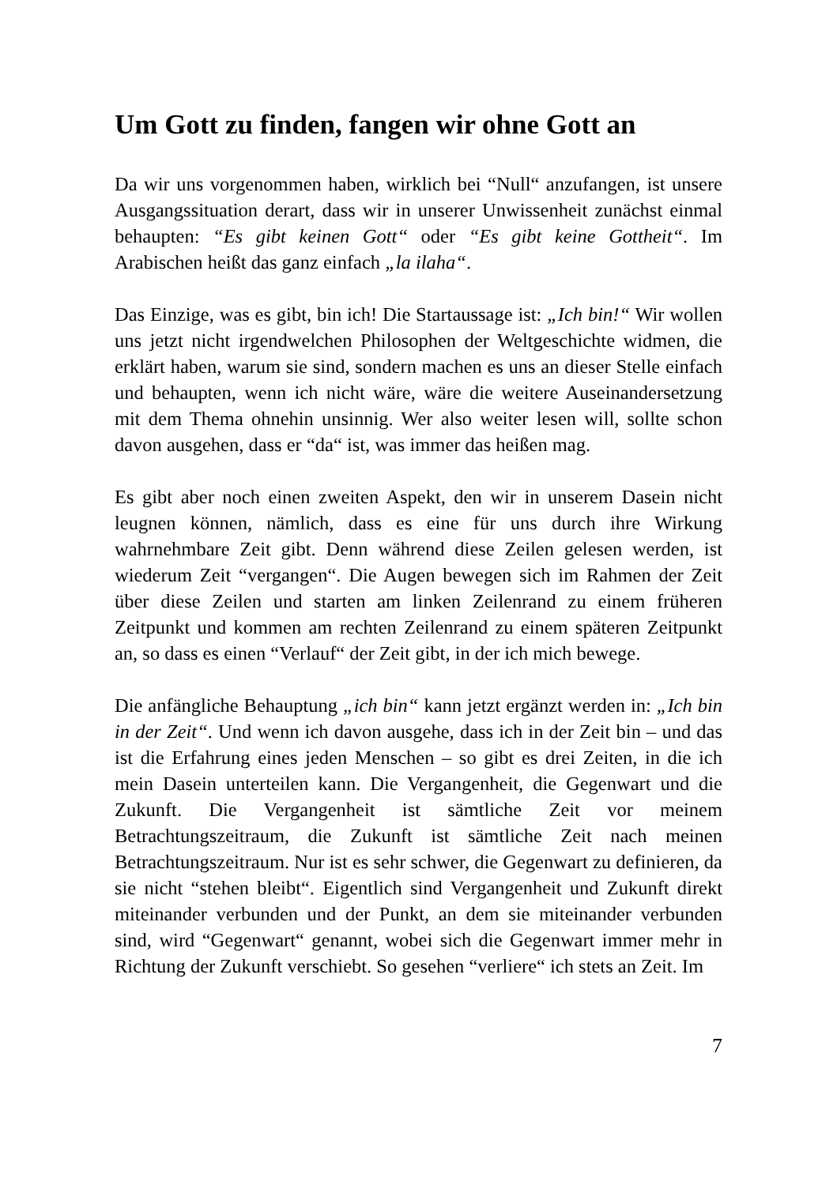Um Gott zu finden, fangen wir ohne Gott an
Da wir uns vorgenommen haben, wirklich bei “Null“ anzufangen, ist unsere Ausgangssituation derart, dass wir in unserer Unwissenheit zunächst einmal behaupten: “Es gibt keinen Gott“ oder “Es gibt keine Gottheit“. Im Arabischen heißt das ganz einfach „la ilaha“.
Das Einzige, was es gibt, bin ich! Die Startaussage ist: „Ich bin!“ Wir wollen uns jetzt nicht irgendwelchen Philosophen der Weltgeschichte widmen, die erklärt haben, warum sie sind, sondern machen es uns an dieser Stelle einfach und behaupten, wenn ich nicht wäre, wäre die weitere Auseinandersetzung mit dem Thema ohnehin unsinnig. Wer also weiter lesen will, sollte schon davon ausgehen, dass er “da“ ist, was immer das heißen mag.
Es gibt aber noch einen zweiten Aspekt, den wir in unserem Dasein nicht leugnen können, nämlich, dass es eine für uns durch ihre Wirkung wahrnehmbare Zeit gibt. Denn während diese Zeilen gelesen werden, ist wiederum Zeit “vergangen“. Die Augen bewegen sich im Rahmen der Zeit über diese Zeilen und starten am linken Zeilenrand zu einem früheren Zeitpunkt und kommen am rechten Zeilenrand zu einem späteren Zeitpunkt an, so dass es einen “Verlauf“ der Zeit gibt, in der ich mich bewege.
Die anfängliche Behauptung „ich bin“ kann jetzt ergänzt werden in: „Ich bin in der Zeit“. Und wenn ich davon ausgehe, dass ich in der Zeit bin – und das ist die Erfahrung eines jeden Menschen – so gibt es drei Zeiten, in die ich mein Dasein unterteilen kann. Die Vergangenheit, die Gegenwart und die Zukunft. Die Vergangenheit ist sämtliche Zeit vor meinem Betrachtungszeitraum, die Zukunft ist sämtliche Zeit nach meinen Betrachtungszeitraum. Nur ist es sehr schwer, die Gegenwart zu definieren, da sie nicht “stehen bleibt“. Eigentlich sind Vergangenheit und Zukunft direkt miteinander verbunden und der Punkt, an dem sie miteinander verbunden sind, wird “Gegenwart“ genannt, wobei sich die Gegenwart immer mehr in Richtung der Zukunft verschiebt. So gesehen “verliere“ ich stets an Zeit. Im
7